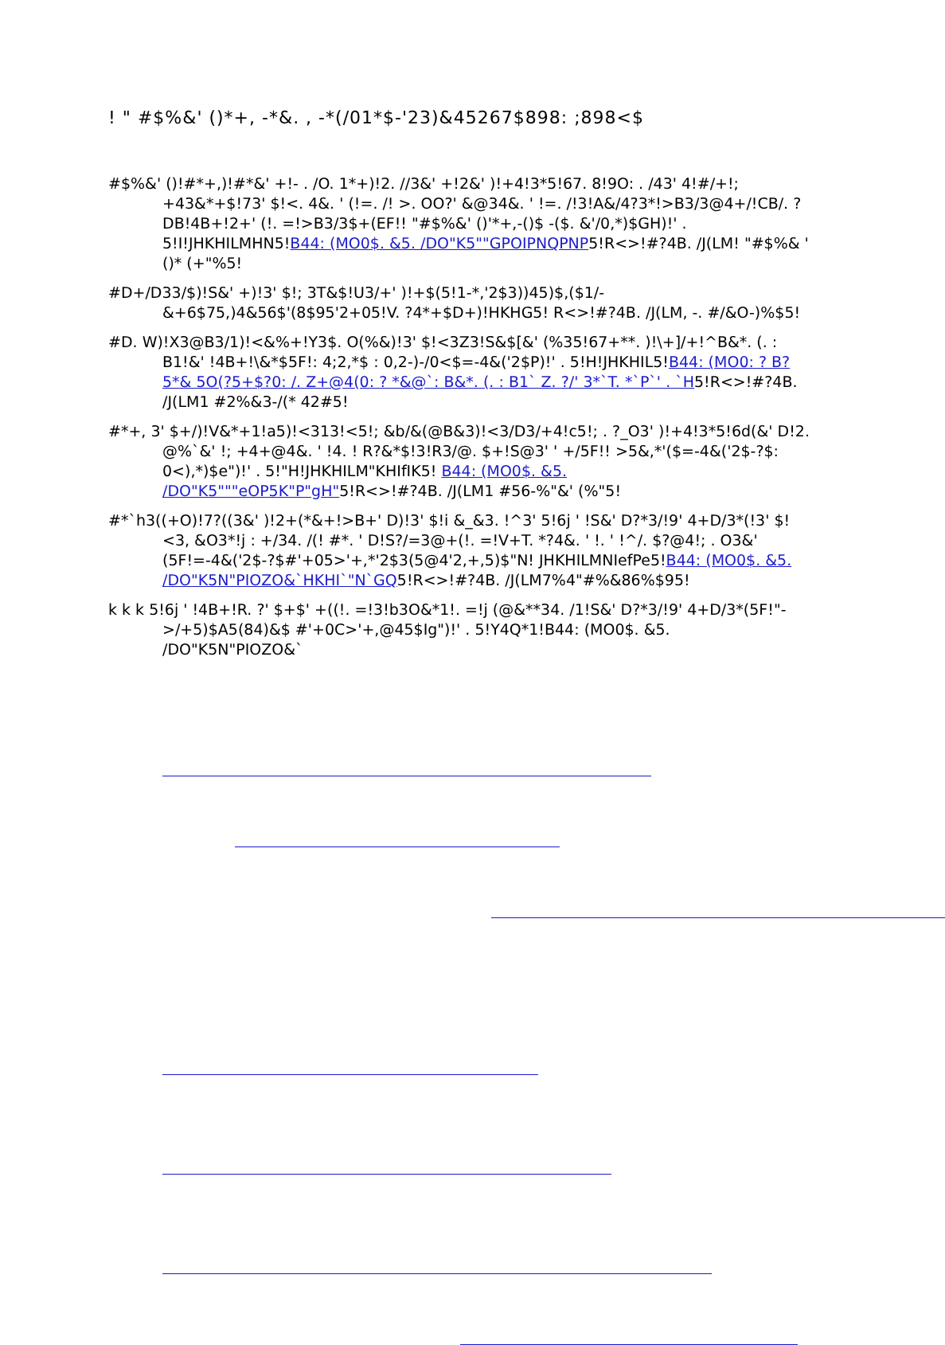! " #$%&' ()*+, -*&. , -*(/01*$-'23)&45267$898: ;898<$
#$%&' ()!#*+,)!#*&' +!- . /O. 1*+)!2. //3&' +!2&' )!+4!3*5!67. 8!9O: . /43' 4!#/+!; +43&*+$!73' $!<. 4&. ' (!=. /! >. OO?' &@34&. ' !=. /!3!A&/4?3*!>B3/3@4+/!CB/. ?DB!4B+!2+' (!. =!>B3/3$+(EF!! "#$%&' ()'*+,-()$ -($. &'/0,*)$GH)!' . 5!I!JHKHILMHN5!B44: (MO0$. &5. /DO"K5""GPOIPNQPNP5!R<>!#?4B. /J(LM! "#$%& ' ()* (+"%5!
#D+/D33/$)!S&' +)!3' $!; 3T&$!U3/+' )!+$(5!1-*,'2$3))45)$,($1/-&+6$75,)4&56$'(8$95'2+05!V. ?4*+$D+)!HKHG5! R<>!#?4B. /J(LM, -. #/&O-)%$5!
#D. W)!X3@B3/1)!<&%+!Y3$. O(%&)!3' $!<3Z3!S&$[&' (%35!67+**. )!\+]/+!^B&*. (. : B1!&' !4B+!\&*$5F!: 4;2,*$ : 0,2-)-/0<$=-4&('2$P)!' . 5!H!JHKHIL5!B44: (MO0: ? B? 5*& 5O(?5+$?0: /. Z+@4(0: ? *&@`: B&*. (. : B1` Z. ?/' 3*`T. *`P`' . `H5!R<>!#?4B. /J(LM1 #2%&3-/(* 42#5!
#*+, 3' $+/)!V&*+1!a5)!<313!<5!; &b/&(@B&3)!<3/D3/+4!c5!; . ?_O3' )!+4!3*5!6d(&' D!2. @%`&' !; +4+@4&. ' !4. ! R?&*$!3!R3/@. $+!S@3' ' +/5F!! >5&,*'($=-4&('2$-?$: 0<),*)$e")!' . 5!"H!JHKHILM"KHIfIK5! B44: (MO0$. &5. /DO"K5"""eOP5K"P"gH"5!R<>!#?4B. /J(LM1 #56-%"&' (%"5!
#*`h3((+O)!7?((3&' )!2+(*&+!>B+' D)!3' $!i &_&3. !^3' 5!6j ' !S&' D?*3/!9' 4+D/3*(!3' $!<3, &O3*!j : +/34. /(! #*. ' D!S?/=3@+(!. =!V+T. *?4&. ' !. ' !^/. $?@4!; . O3&' (5F!=-4&('2$-?$#'+05>'+,*'2$3(5@4'2,+,5)$"N! JHKHILMNIefPe5!B44: (MO0$. &5. /DO"K5N"PIOZO&`HKHI`"N`GQ5!R<>!#?4B. /J(LM7%4"#%&86%$95!
k k k 5!6j ' !4B+!R. ?' $+$' +((!. =!3!b3O&*1!. =!j (@&**34. /1!S&' D?*3/!9' 4+D/3*(5F!"->/+5)$A5(84)&$ #'+0C>'+,@45$Ig")!' . 5!Y4Q*1!B44: (MO0$. &5. /DO"K5N"PIOZO&`